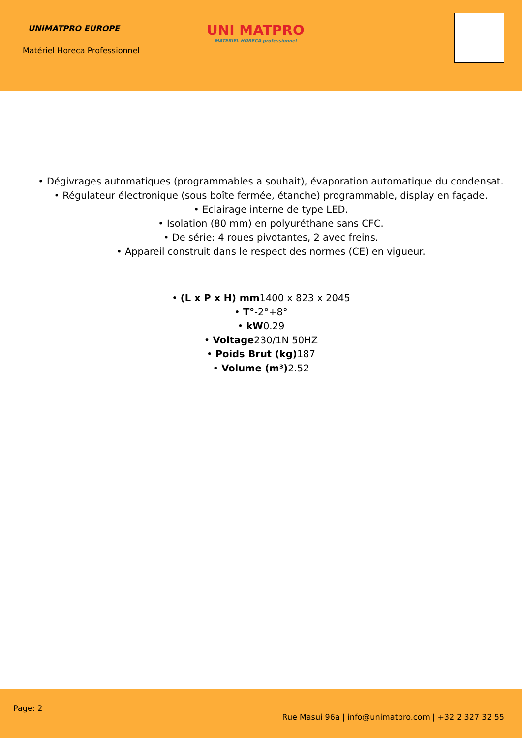UNIMATPRO EUROPE
Matériel Horeca Professionnel
UNI MATPRO
MATERIEL HORECA professionnel
• Dégivrages automatiques (programmables a souhait), évaporation automatique du condensat.
• Régulateur électronique (sous boîte fermée, étanche) programmable, display en façade.
• Eclairage interne de type LED.
• Isolation (80 mm) en polyuréthane sans CFC.
• De série: 4 roues pivotantes, 2 avec freins.
• Appareil construit dans le respect des normes (CE) en vigueur.
• (L x P x H) mm1400 x 823 x 2045
• T°-2°+8°
• kW0.29
• Voltage230/1N 50HZ
• Poids Brut (kg) 187
• Volume (m³) 2.52
Page: 2
Rue Masui 96a | info@unimatpro.com | +32 2 327 32 55